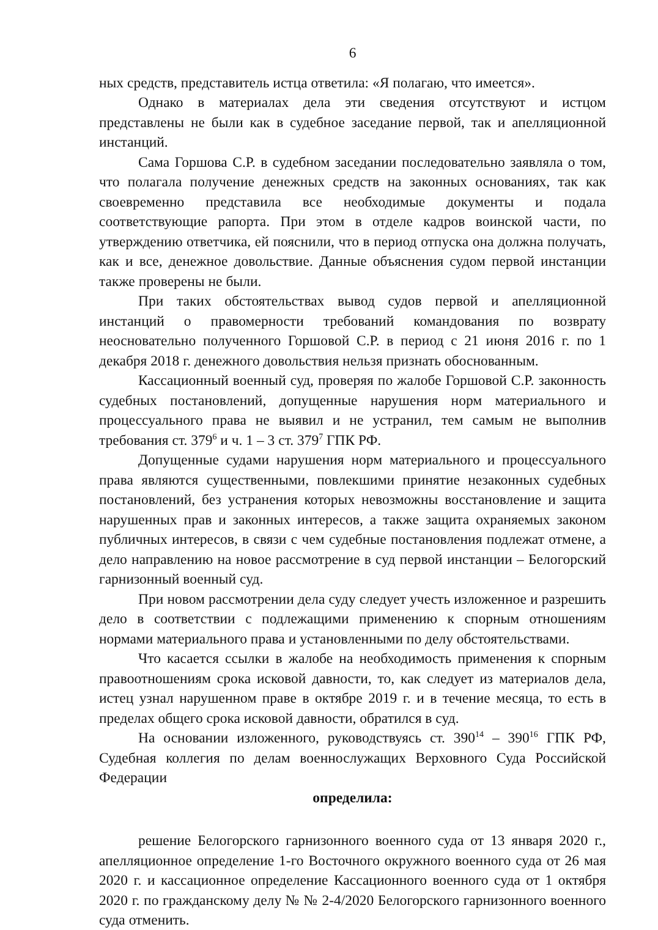6
ных средств, представитель истца ответила: «Я полагаю, что имеется».
Однако в материалах дела эти сведения отсутствуют и истцом представлены не были как в судебное заседание первой, так и апелляционной инстанций.
Сама Горшова С.Р. в судебном заседании последовательно заявляла о том, что полагала получение денежных средств на законных основаниях, так как своевременно представила все необходимые документы и подала соответствующие рапорта. При этом в отделе кадров воинской части, по утверждению ответчика, ей пояснили, что в период отпуска она должна получать, как и все, денежное довольствие. Данные объяснения судом первой инстанции также проверены не были.
При таких обстоятельствах вывод судов первой и апелляционной инстанций о правомерности требований командования по возврату неосновательно полученного Горшовой С.Р. в период с 21 июня 2016 г. по 1 декабря 2018 г. денежного довольствия нельзя признать обоснованным.
Кассационный военный суд, проверяя по жалобе Горшовой С.Р. законность судебных постановлений, допущенные нарушения норм материального и процессуального права не выявил и не устранил, тем самым не выполнив требования ст. 379<sup>6</sup> и ч. 1 – 3 ст. 379<sup>7</sup> ГПК РФ.
Допущенные судами нарушения норм материального и процессуального права являются существенными, повлекшими принятие незаконных судебных постановлений, без устранения которых невозможны восстановление и защита нарушенных прав и законных интересов, а также защита охраняемых законом публичных интересов, в связи с чем судебные постановления подлежат отмене, а дело направлению на новое рассмотрение в суд первой инстанции – Белогорский гарнизонный военный суд.
При новом рассмотрении дела суду следует учесть изложенное и разрешить дело в соответствии с подлежащими применению к спорным отношениям нормами материального права и установленными по делу обстоятельствами.
Что касается ссылки в жалобе на необходимость применения к спорным правоотношениям срока исковой давности, то, как следует из материалов дела, истец узнал нарушенном праве в октябре 2019 г. и в течение месяца, то есть в пределах общего срока исковой давности, обратился в суд.
На основании изложенного, руководствуясь ст. 390<sup>14</sup> – 390<sup>16</sup> ГПК РФ, Судебная коллегия по делам военнослужащих Верховного Суда Российской Федерации
определила:
решение Белогорского гарнизонного военного суда от 13 января 2020 г., апелляционное определение 1-го Восточного окружного военного суда от 26 мая 2020 г. и кассационное определение Кассационного военного суда от 1 октября 2020 г. по гражданскому делу № № 2-4/2020 Белогорского гарнизонного военного суда отменить.